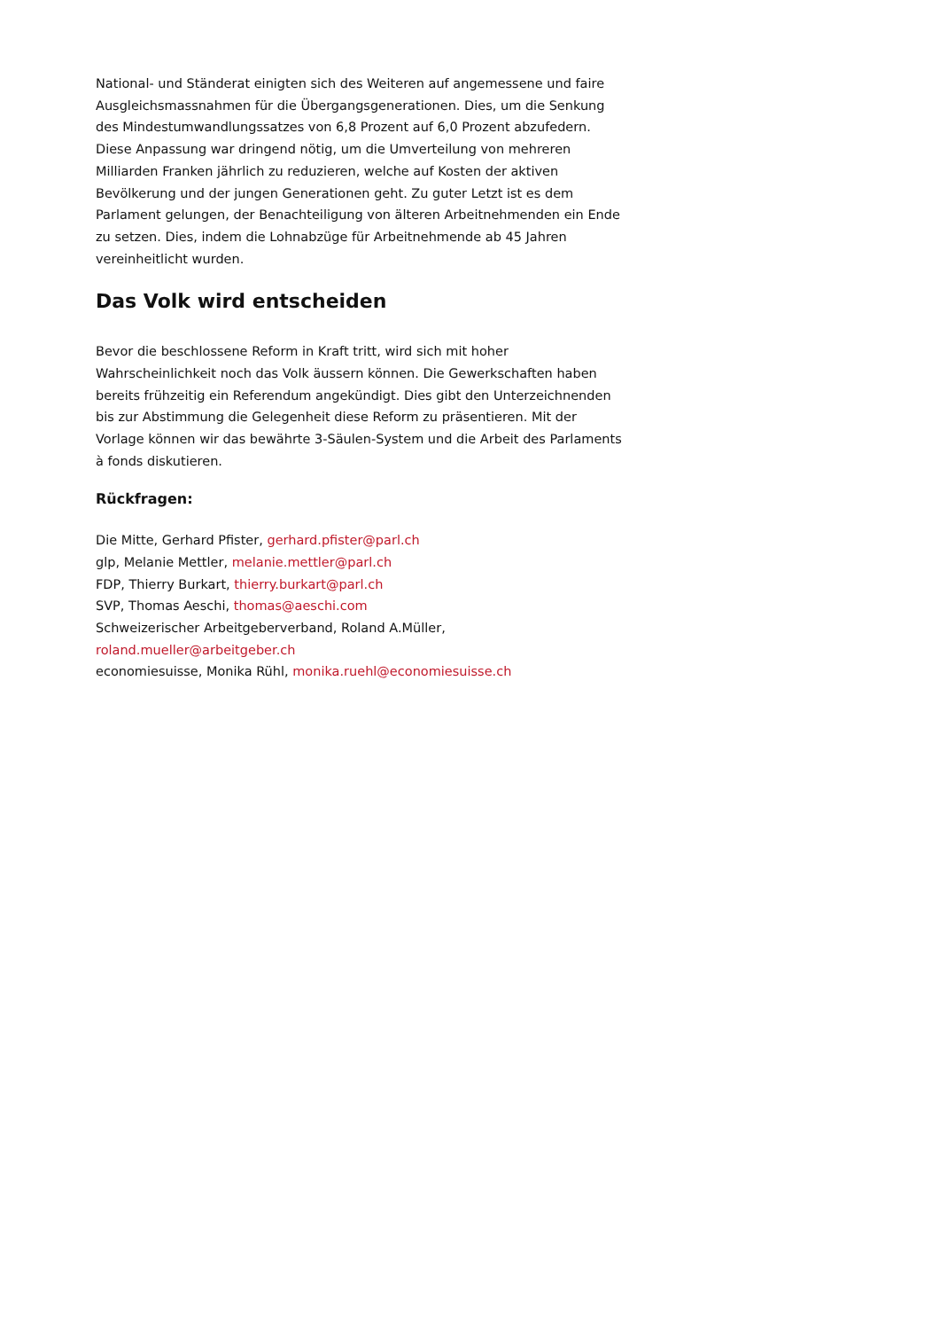National- und Ständerat einigten sich des Weiteren auf angemessene und faire Ausgleichsmassnahmen für die Übergangsgenerationen. Dies, um die Senkung des Mindestumwandlungssatzes von 6,8 Prozent auf 6,0 Prozent abzufedern. Diese Anpassung war dringend nötig, um die Umverteilung von mehreren Milliarden Franken jährlich zu reduzieren, welche auf Kosten der aktiven Bevölkerung und der jungen Generationen geht. Zu guter Letzt ist es dem Parlament gelungen, der Benachteiligung von älteren Arbeitnehmenden ein Ende zu setzen. Dies, indem die Lohnabzüge für Arbeitnehmende ab 45 Jahren vereinheitlicht wurden.
Das Volk wird entscheiden
Bevor die beschlossene Reform in Kraft tritt, wird sich mit hoher Wahrscheinlichkeit noch das Volk äussern können. Die Gewerkschaften haben bereits frühzeitig ein Referendum angekündigt. Dies gibt den Unterzeichnenden bis zur Abstimmung die Gelegenheit diese Reform zu präsentieren. Mit der Vorlage können wir das bewährte 3-Säulen-System und die Arbeit des Parlaments à fonds diskutieren.
Rückfragen:
Die Mitte, Gerhard Pfister, gerhard.pfister@parl.ch
glp, Melanie Mettler, melanie.mettler@parl.ch
FDP, Thierry Burkart, thierry.burkart@parl.ch
SVP, Thomas Aeschi, thomas@aeschi.com
Schweizerischer Arbeitgeberverband, Roland A.Müller,
roland.mueller@arbeitgeber.ch
economiesuisse, Monika Rühl, monika.ruehl@economiesuisse.ch